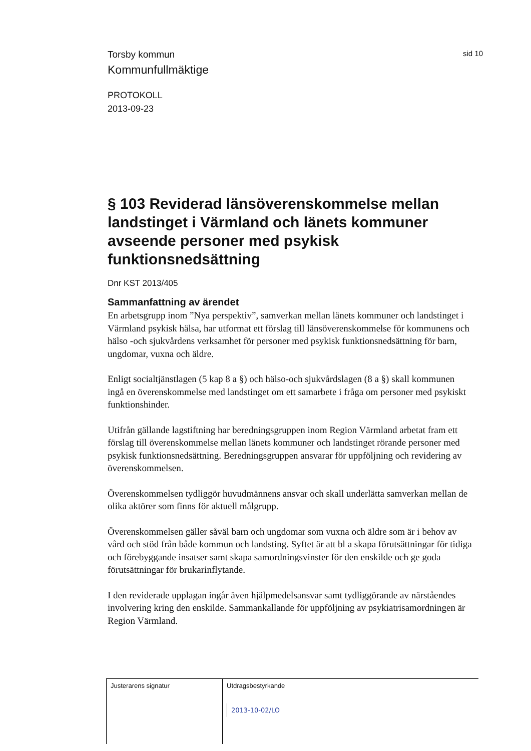Torsby kommun sid 10
Kommunfullmäktige
PROTOKOLL
2013-09-23
§ 103 Reviderad länsöverenskommelse mellan landstinget i Värmland och länets kommuner avseende personer med psykisk funktionsnedsättning
Dnr KST 2013/405
Sammanfattning av ärendet
En arbetsgrupp inom ”Nya perspektiv”, samverkan mellan länets kommuner och landstinget i Värmland psykisk hälsa, har utformat ett förslag till länsöverenskommelse för kommunens och hälso -och sjukvårdens verksamhet för personer med psykisk funktionsnedsättning för barn, ungdomar, vuxna och äldre.
Enligt socialtjänstlagen (5 kap 8 a §) och hälso-och sjukvårdslagen (8 a §) skall kommunen ingå en överenskommelse med landstinget om ett samarbete i fråga om personer med psykiskt funktionshinder.
Utifrån gällande lagstiftning har beredningsgruppen inom Region Värmland arbetat fram ett förslag till överenskommelse mellan länets kommuner och landstinget rörande personer med psykisk funktionsnedsättning. Beredningsgruppen ansvarar för uppföljning och revidering av överenskommelsen.
Överenskommelsen tydliggör huvudmännens ansvar och skall underlätta samverkan mellan de olika aktörer som finns för aktuell målgrupp.
Överenskommelsen gäller såväl barn och ungdomar som vuxna och äldre som är i behov av vård och stöd från både kommun och landsting. Syftet är att bl a skapa förutsättningar för tidiga och förebyggande insatser samt skapa samordningsvinster för den enskilde och ge goda förutsättningar för brukarinflytande.
I den reviderade upplagan ingår även hjälpmedelsansvar samt tydliggörande av närståendes involvering kring den enskilde. Sammankallande för uppföljning av psykiatrisamordningen är Region Värmland.
Justerarens signatur Utdragsbestyrkande
2013-10-02/LO